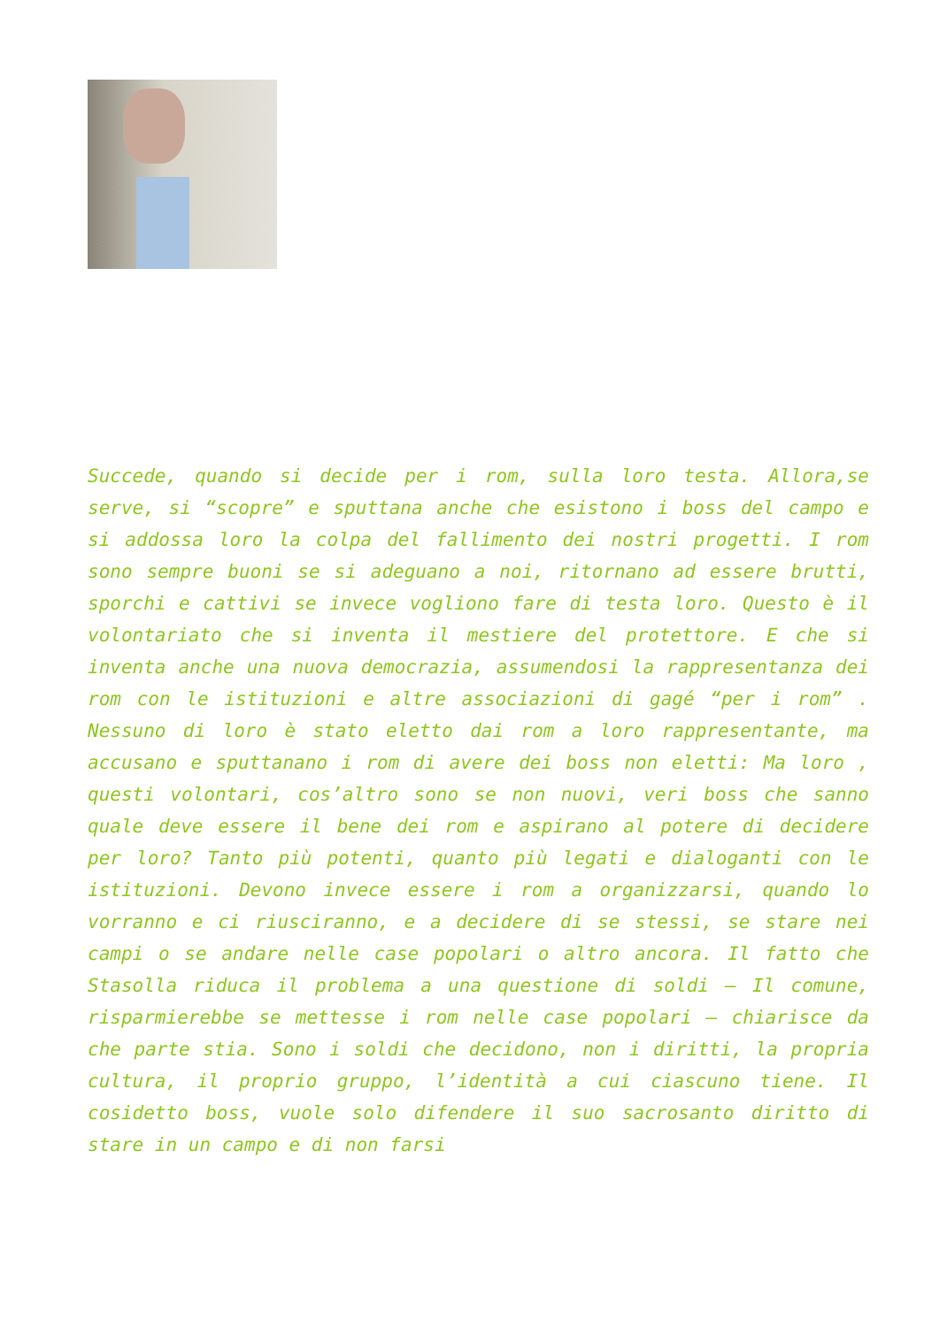Succede, quando si decide per i rom, sulla loro testa. Allora,se serve, si “scopre” e sputtana anche che esistono i boss del campo e si addossa loro la colpa del fallimento dei nostri progetti. I rom sono sempre buoni se si adeguano a noi, ritornano ad essere brutti, sporchi e cattivi se invece vogliono fare di testa loro. Questo è il volontariato che si inventa il mestiere del protettore. E che si inventa anche una nuova democrazia, assumendosi la rappresentanza dei rom con le istituzioni e altre associazioni di gagé “per i rom” . Nessuno di loro è stato eletto dai rom a loro rappresentante, ma accusano e sputtanano i rom di avere dei boss non eletti: Ma loro , questi volontari, cos’altro sono se non nuovi, veri boss che sanno quale deve essere il bene dei rom e aspirano al potere di decidere per loro? Tanto più potenti, quanto più legati e dialoganti con le istituzioni. Devono invece essere i rom a organizzarsi, quando lo vorranno e ci riusciranno, e a decidere di se stessi, se stare nei campi o se andare nelle case popolari o altro ancora. Il fatto che Stasolla riduca il problema a una questione di soldi – Il comune, risparmierebbe se mettesse i rom nelle case popolari – chiarisce da che parte stia. Sono i soldi che decidono, non i diritti, la propria cultura, il proprio gruppo, l’identità a cui ciascuno tiene. Il cosidetto boss, vuole solo difendere il suo sacrosanto diritto di stare in un campo e di non farsi